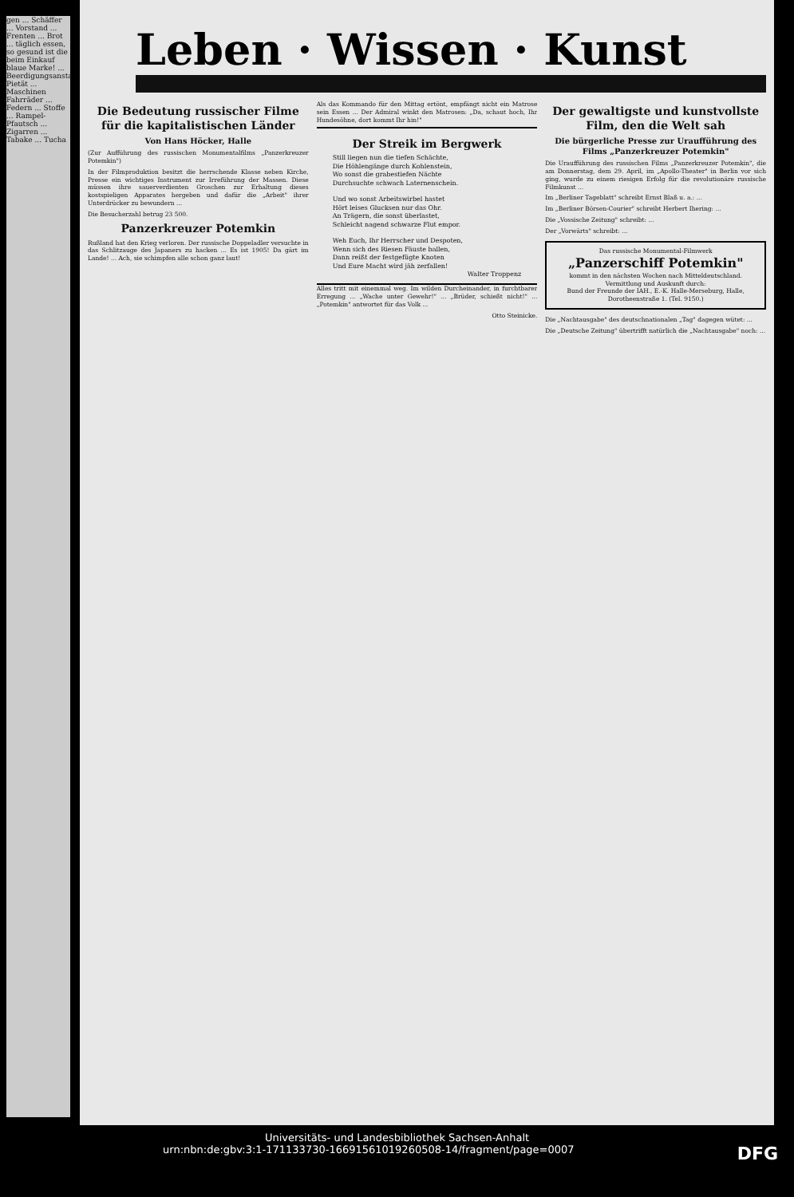gen ... Schäffer ... Vorstand ... Frenten ... Brot ... täglich essen, so gesund ist die beim Einkauf blaue Marke! ... Beerdigungsanstalt Pietät ... Maschinen Fahrräder ... Federn ... Stoffe ... Rampel-Pfautsch ... Zigarren ... Tabake ... Tucha
Leben · Wissen · Kunst
Die Bedeutung russischer Filme für die kapitalistischen Länder
Von Hans Höcker, Halle
(Zur Aufführung des russischen Monumentalfilms „Panzerkreuzer Potemkin")
In der Filmproduktion besitzt die herrschende Klasse neben Kirche, Presse ein wichtiges Instrument zur Irreführung der Massen. Diese müssen ihre sauerverdienten Groschen zur Erhaltung dieses kostspieligen Apparates hergeben und dafür die „Arbeit" ihrer Unterdrücker zu bewundern ...
Die Besucherzahl betrug 23 500.
Panzerkreuzer Potemkin
Rußland hat den Krieg verloren. Der russische Doppeladler versuchte in das Schlitzauge des Japaners zu hacken ... Es ist 1905! Da gärt im Lande! ... Ach, sie schimpfen alle schon ganz laut!
Als das Kommando für den Mittag ertönt, empfängt nicht ein Matrose sein Essen ... Der Admiral winkt den Matrosen: „Da, schaut hoch, Ihr Hundesöhne, dort kommt Ihr hin!"
Der Streik im Bergwerk
Still liegen nun die tiefen Schächte,
Die Höhlengänge durch Kohlenstein,
Wo sonst die grabestiefen Nächte
Durchsuchte schwach Laternenschein.
Und wo sonst Arbeitswirbel hastet
Hört leises Glucksen nur das Ohr.
An Trägern, die sonst überlastet,
Schleicht nagend schwarze Flut empor.
Weh Euch, Ihr Herrscher und Despoten,
Wenn sich des Riesen Fäuste ballen,
Dann reißt der festgefügte Knoten
Und Eure Macht wird jäh zerfallen!
Walter Troppenz
Alles tritt mit einemmal weg. Im wilden Durcheinander, in furchtbarer Erregung ... „Wache unter Gewehr!" ... „Brüder, schießt nicht!" ... „Potemkin" antwortet für das Volk ...
Otto Steinicke.
Der gewaltigste und kunstvollste Film, den die Welt sah
Die bürgerliche Presse zur Uraufführung des Films „Panzerkreuzer Potemkin"
Die Uraufführung des russischen Films „Panzerkreuzer Potemkin", die am Donnerstag, dem 29. April, im „Apollo-Theater" in Berlin vor sich ging, wurde zu einem riesigen Erfolg für die revolutionäre russische Filmkunst ...
Im „Berliner Tageblatt" schreibt Ernst Blaß u. a.: ...
Im „Berliner Börsen-Courier" schreibt Herbert Ihering: ...
Die „Vossische Zeitung" schreibt: ...
Der „Vorwärts" schreibt: ...
Das russische Monumental-Filmwerk
„Panzerschiff Potemkin"
kommt in den nächsten Wochen nach Mitteldeutschland.
Vermittlung und Auskunft durch:
Bund der Freunde der IAH., E.-K. Halle-Merseburg, Halle, Dorotheenstraße 1. (Tel. 9150.)
Die „Nachtausgabe" des deutschnationalen „Tag" dagegen wütet: ...
Die „Deutsche Zeitung" übertrifft natürlich die „Nachtausgabe" noch: ...
Universitäts- und Landesbibliothek Sachsen-Anhalt
urn:nbn:de:gbv:3:1-171133730-16691561019260508-14/fragment/page=0007 DFG